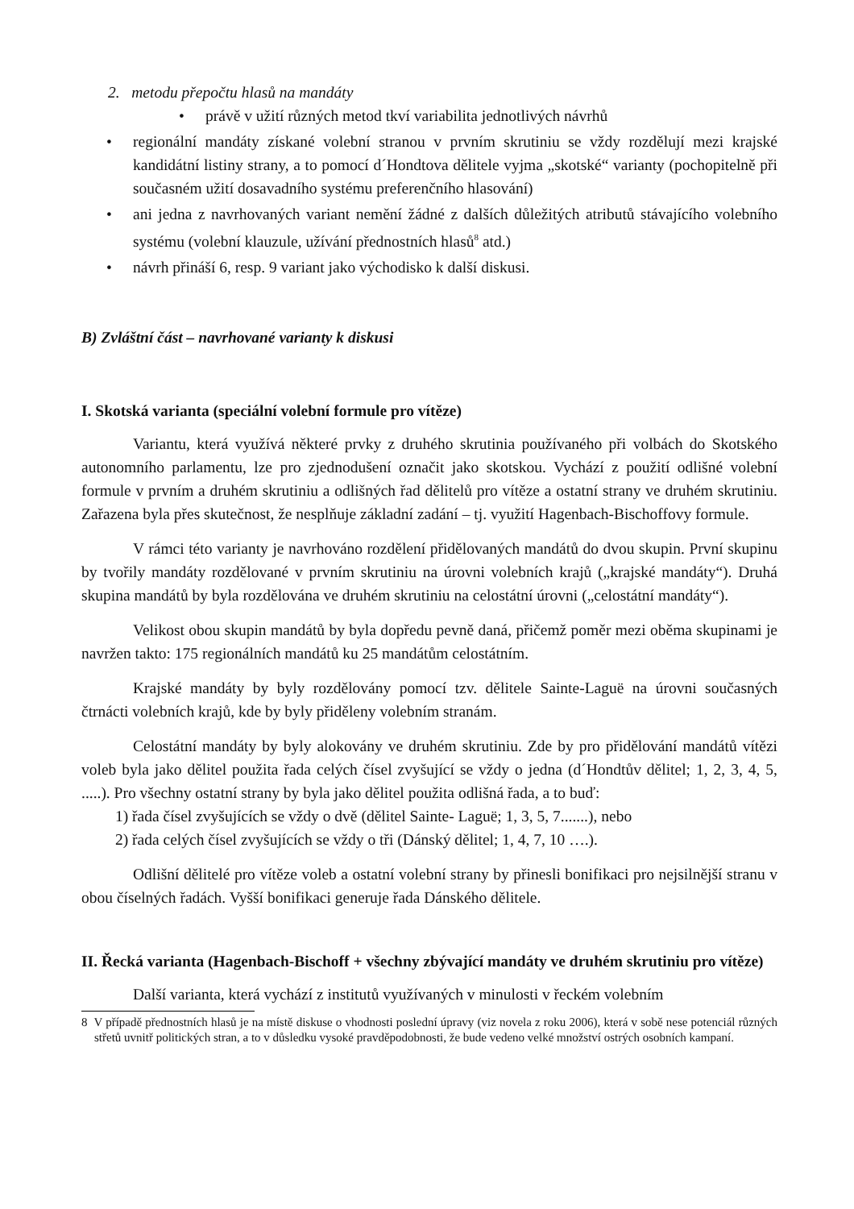2. metodu přepočtu hlasů na mandáty
• právě v užití různých metod tkví variabilita jednotlivých návrhů
• regionální mandáty získané volební stranou v prvním skrutiniu se vždy rozdělují mezi krajské kandidátní listiny strany, a to pomocí d´Hondtova dělitele vyjma „skotské“ varianty (pochopitelně při současném užití dosavadního systému preferenčního hlasování)
• ani jedna z navrhovaných variant nemění žádné z dalších důležitých atributů stávajícího volebního systému (volební klauzule, užívání přednostních hlasů<sup>8</sup> atd.)
• návrh přináší 6, resp. 9 variant jako východisko k další diskusi.
B) Zvláštní část – navrhované varianty k diskusi
I. Skotská varianta (speciální volební formule pro vítěze)
Variantu, která využívá některé prvky z druhého skrutinia používaného při volbách do Skotského autonomního parlamentu, lze pro zjednodušení označit jako skotskou. Vychází z použití odlišné volební formule v prvním a druhém skrutiniu a odlišných řad dělitelů pro vítěze a ostatní strany ve druhém skrutiniu. Zařazena byla přes skutečnost, že nesplňuje základní zadání – tj. využití Hagenbach-Bischoffovy formule.
V rámci této varianty je navrhováno rozdělení přidělovaných mandátů do dvou skupin. První skupinu by tvořily mandáty rozdělované v prvním skrutiniu na úrovni volebních krajů („krajské mandáty“). Druhá skupina mandátů by byla rozdělována ve druhém skrutiniu na celostátní úrovni („celostátní mandáty“).
Velikost obou skupin mandátů by byla dopředu pevně daná, přičemž poměr mezi oběma skupinami je navržen takto: 175 regionálních mandátů ku 25 mandátům celostátním.
Krajské mandáty by byly rozdělovány pomocí tzv. dělitele Sainte-Laguë na úrovni současných čtrnácti volebních krajů, kde by byly přiděleny volebním stranám.
Celostátní mandáty by byly alokovány ve druhém skrutiniu. Zde by pro přidělování mandátů vítězi voleb byla jako dělitel použita řada celých čísel zvyšující se vždy o jedna (d´Hondtův dělitel; 1, 2, 3, 4, 5, .....). Pro všechny ostatní strany by byla jako dělitel použita odlišná řada, a to buď:
1) řada čísel zvyšujících se vždy o dvě (dělitel Sainte- Laguë; 1, 3, 5, 7.......), nebo
2) řada celých čísel zvyšujících se vždy o tři (Dánský dělitel; 1, 4, 7, 10 ….).
Odlišní dělitelé pro vítěze voleb a ostatní volební strany by přinesli bonifikaci pro nejsilnější stranu v obou číselných řadách. Vyšší bonifikaci generuje řada Dánského dělitele.
II. Řecká varianta (Hagenbach-Bischoff + všechny zbývající mandáty ve druhém skrutiniu pro vítěze)
Další varianta, která vychází z institutů využívaných v minulosti v řeckém volebním
8 V případě přednostních hlasů je na místě diskuse o vhodnosti poslední úpravy (viz novela z roku 2006), která v sobě nese potenciál různých střetů uvnitř politických stran, a to v důsledku vysoké pravděpodobnosti, že bude vedeno velké množství ostrých osobních kampaní.